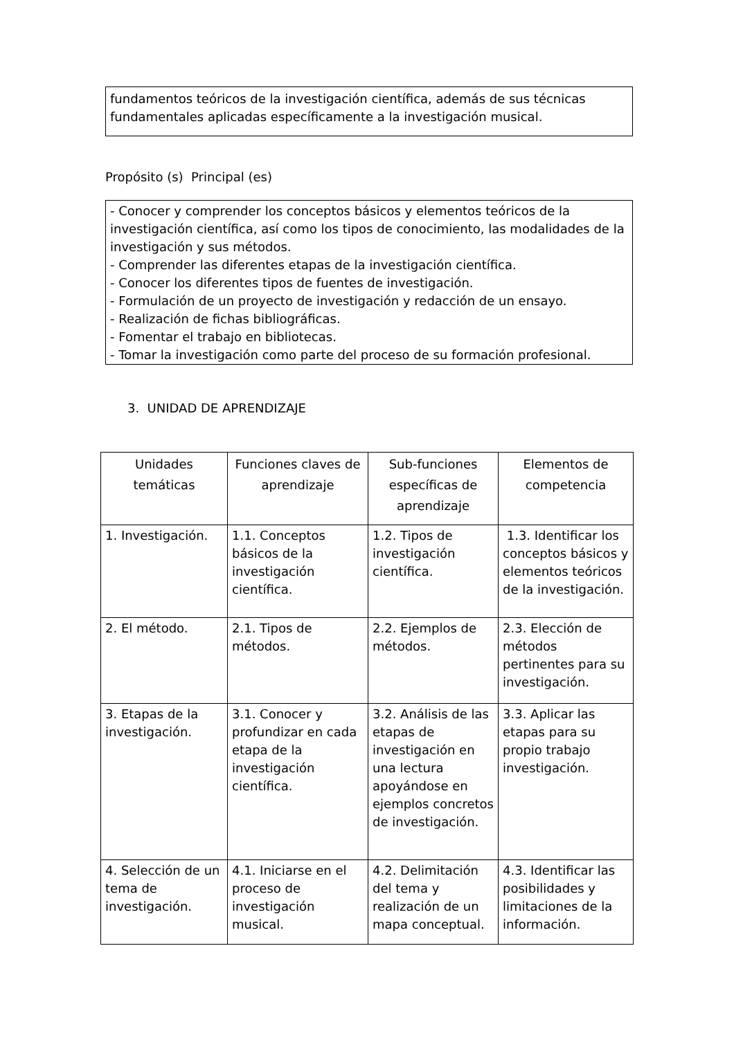fundamentos teóricos de la investigación científica, además de sus técnicas fundamentales aplicadas específicamente a la investigación musical.
Propósito (s) Principal (es)
- Conocer y comprender los conceptos básicos y elementos teóricos de la investigación científica, así como los tipos de conocimiento, las modalidades de la investigación y sus métodos.
- Comprender las diferentes etapas de la investigación científica.
- Conocer los diferentes tipos de fuentes de investigación.
- Formulación de un proyecto de investigación y redacción de un ensayo.
- Realización de fichas bibliográficas.
- Fomentar el trabajo en bibliotecas.
- Tomar la investigación como parte del proceso de su formación profesional.
3. UNIDAD DE APRENDIZAJE
| Unidades temáticas | Funciones claves de aprendizaje | Sub-funciones específicas de aprendizaje | Elementos de competencia |
| --- | --- | --- | --- |
| 1. Investigación. | 1.1. Conceptos básicos de la investigación científica. | 1.2. Tipos de investigación científica. | 1.3. Identificar los conceptos básicos y elementos teóricos de la investigación. |
| 2. El método. | 2.1. Tipos de métodos. | 2.2. Ejemplos de métodos. | 2.3. Elección de métodos pertinentes para su investigación. |
| 3. Etapas de la investigación. | 3.1. Conocer y profundizar en cada etapa de la investigación científica. | 3.2. Análisis de las etapas de investigación en una lectura apoyándose en ejemplos concretos de investigación. | 3.3. Aplicar las etapas para su propio trabajo investigación. |
| 4. Selección de un tema de investigación. | 4.1. Iniciarse en el proceso de investigación musical. | 4.2. Delimitación del tema y realización de un mapa conceptual. | 4.3. Identificar las posibilidades y limitaciones de la información. |